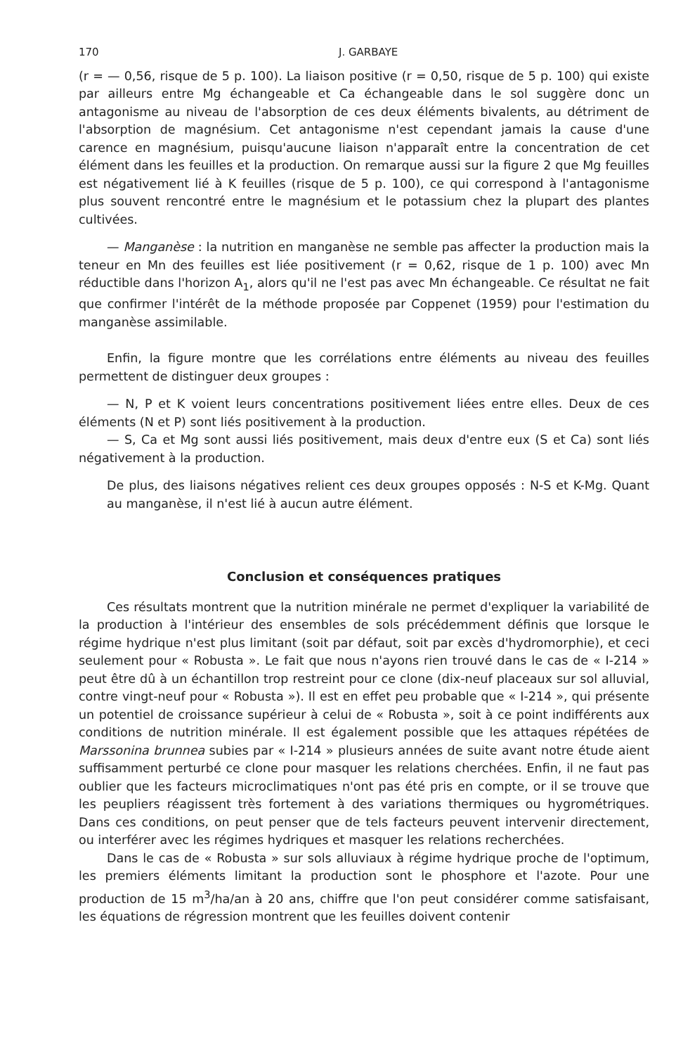170 J. GARBAYE
(r = — 0,56, risque de 5 p. 100). La liaison positive (r = 0,50, risque de 5 p. 100) qui existe par ailleurs entre Mg échangeable et Ca échangeable dans le sol suggère donc un antagonisme au niveau de l'absorption de ces deux éléments bivalents, au détriment de l'absorption de magnésium. Cet antagonisme n'est cependant jamais la cause d'une carence en magnésium, puisqu'aucune liaison n'apparaît entre la concentration de cet élément dans les feuilles et la production. On remarque aussi sur la figure 2 que Mg feuilles est négativement lié à K feuilles (risque de 5 p. 100), ce qui correspond à l'antagonisme plus souvent rencontré entre le magnésium et le potassium chez la plupart des plantes cultivées.
— Manganèse : la nutrition en manganèse ne semble pas affecter la production mais la teneur en Mn des feuilles est liée positivement (r = 0,62, risque de 1 p. 100) avec Mn réductible dans l'horizon A<sub>1</sub>, alors qu'il ne l'est pas avec Mn échangeable. Ce résultat ne fait que confirmer l'intérêt de la méthode proposée par Coppenet (1959) pour l'estimation du manganèse assimilable.
Enfin, la figure montre que les corrélations entre éléments au niveau des feuilles permettent de distinguer deux groupes :
— N, P et K voient leurs concentrations positivement liées entre elles. Deux de ces éléments (N et P) sont liés positivement à la production.
— S, Ca et Mg sont aussi liés positivement, mais deux d'entre eux (S et Ca) sont liés négativement à la production.
De plus, des liaisons négatives relient ces deux groupes opposés : N-S et K-Mg. Quant au manganèse, il n'est lié à aucun autre élément.
Conclusion et conséquences pratiques
Ces résultats montrent que la nutrition minérale ne permet d'expliquer la variabilité de la production à l'intérieur des ensembles de sols précédemment définis que lorsque le régime hydrique n'est plus limitant (soit par défaut, soit par excès d'hydromorphie), et ceci seulement pour « Robusta ». Le fait que nous n'ayons rien trouvé dans le cas de « I-214 » peut être dû à un échantillon trop restreint pour ce clone (dix-neuf placeaux sur sol alluvial, contre vingt-neuf pour « Robusta »). Il est en effet peu probable que « I-214 », qui présente un potentiel de croissance supérieur à celui de « Robusta », soit à ce point indifférents aux conditions de nutrition minérale. Il est également possible que les attaques répétées de Marssonina brunnea subies par « I-214 » plusieurs années de suite avant notre étude aient suffisamment perturbé ce clone pour masquer les relations cherchées. Enfin, il ne faut pas oublier que les facteurs microclimatiques n'ont pas été pris en compte, or il se trouve que les peupliers réagissent très fortement à des variations thermiques ou hygrométriques. Dans ces conditions, on peut penser que de tels facteurs peuvent intervenir directement, ou interférer avec les régimes hydriques et masquer les relations recherchées.
Dans le cas de « Robusta » sur sols alluviaux à régime hydrique proche de l'optimum, les premiers éléments limitant la production sont le phosphore et l'azote. Pour une production de 15 m<sup>3</sup>/ha/an à 20 ans, chiffre que l'on peut considérer comme satisfaisant, les équations de régression montrent que les feuilles doivent contenir